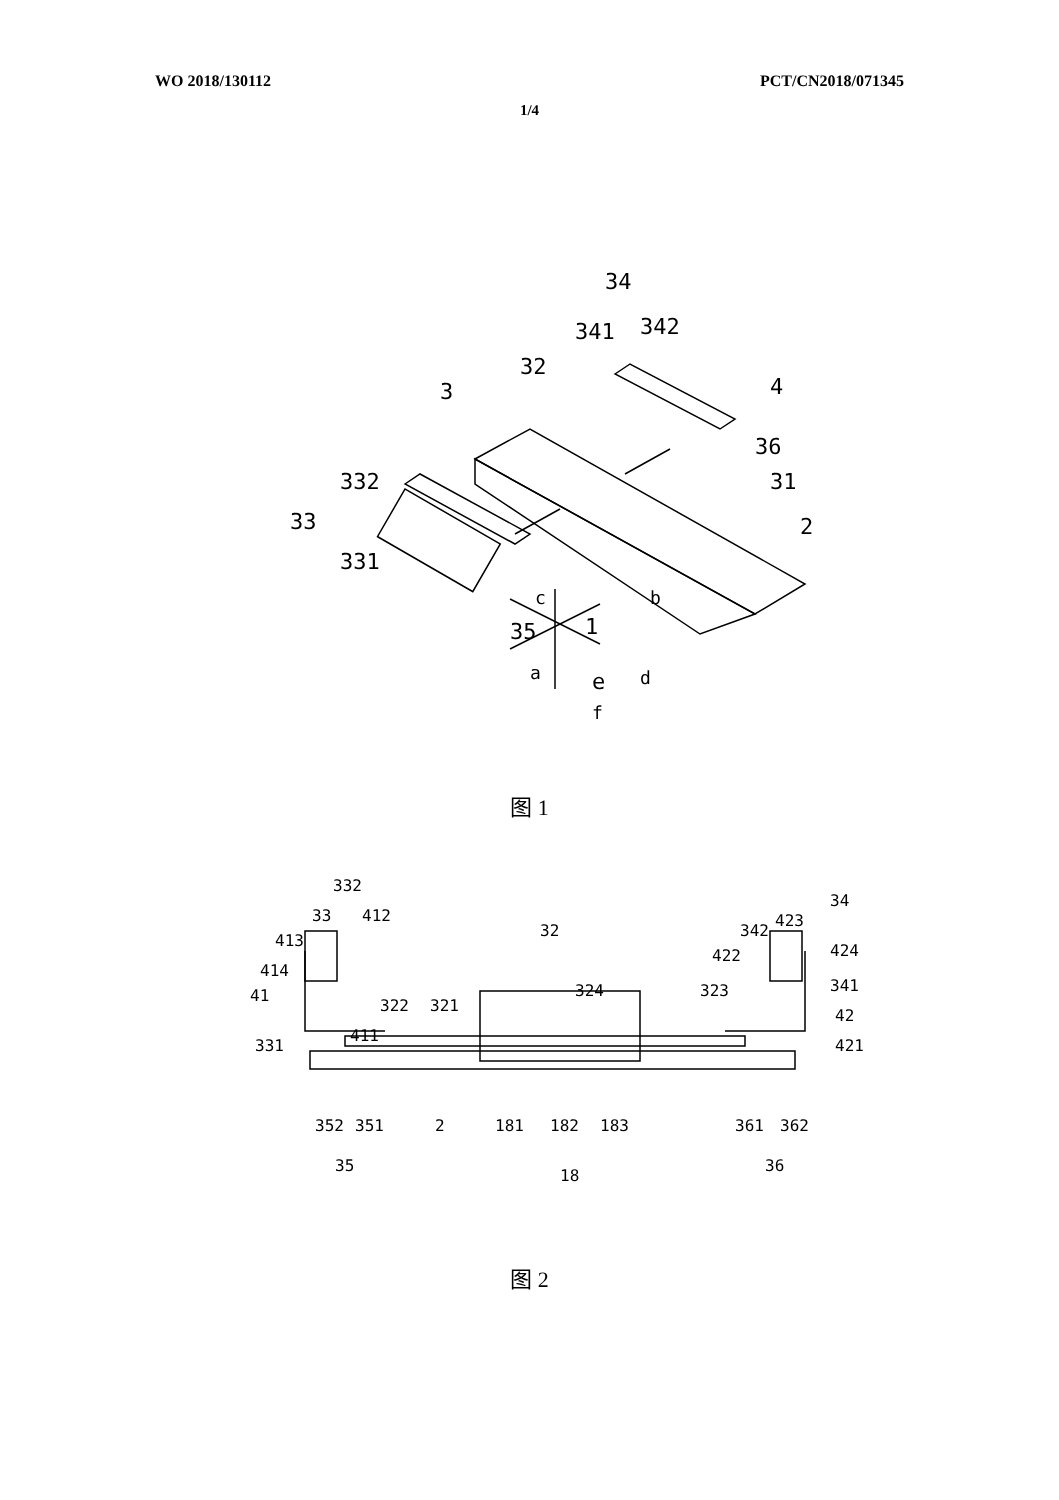WO 2018/130112 PCT/CN2018/071345
1/4
34
341
342
32
3
4
36
31
2
332
33
331
35
1
e
c
b
a
d
f
图 1
332
33
412
413
32
34
342
423
422
424
414
41
322
321
324
323
341
42
411
331
421
352
351
2
181
182
183
361
362
35
18
36
图 2